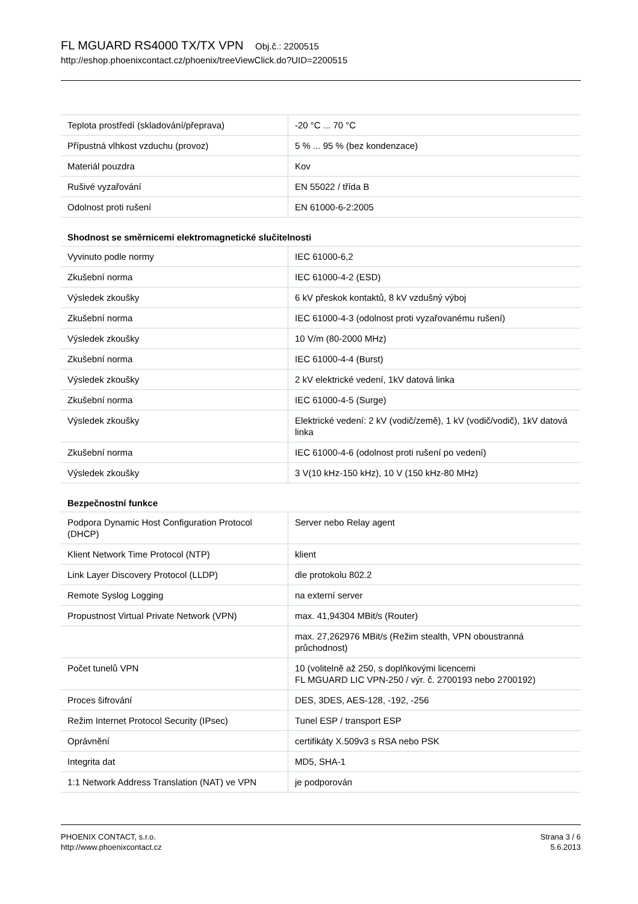FL MGUARD RS4000 TX/TX VPN Obj.č.: 2200515
http://eshop.phoenixcontact.cz/phoenix/treeViewClick.do?UID=2200515
| Teplota prostředí (skladování/přeprava) | -20 °C ... 70 °C |
| Přípustná vlhkost vzduchu (provoz) | 5 % ... 95 % (bez kondenzace) |
| Materiál pouzdra | Kov |
| Rušivé vyzařování | EN 55022 / třída B |
| Odolnost proti rušení | EN 61000-6-2:2005 |
Shodnost se směrnicemi elektromagnetické slučitelnosti
| Vyvinuto podle normy | IEC 61000-6,2 |
| Zkušební norma | IEC 61000-4-2 (ESD) |
| Výsledek zkoušky | 6 kV přeskok kontaktů, 8 kV vzdušný výboj |
| Zkušební norma | IEC 61000-4-3 (odolnost proti vyzařovanému rušení) |
| Výsledek zkoušky | 10 V/m (80-2000 MHz) |
| Zkušební norma | IEC 61000-4-4 (Burst) |
| Výsledek zkoušky | 2 kV elektrické vedení, 1kV datová linka |
| Zkušební norma | IEC 61000-4-5 (Surge) |
| Výsledek zkoušky | Elektrické vedení: 2 kV (vodič/země), 1 kV (vodič/vodič), 1kV datová linka |
| Zkušební norma | IEC 61000-4-6 (odolnost proti rušení po vedení) |
| Výsledek zkoušky | 3 V(10 kHz-150 kHz), 10 V (150 kHz-80 MHz) |
Bezpečnostní funkce
| Podpora Dynamic Host Configuration Protocol (DHCP) | Server nebo Relay agent |
| Klient Network Time Protocol (NTP) | klient |
| Link Layer Discovery Protocol (LLDP) | dle protokolu 802.2 |
| Remote Syslog Logging | na externí server |
| Propustnost Virtual Private Network (VPN) | max. 41,94304 MBit/s (Router) |
| | max. 27,262976 MBit/s (Režim stealth, VPN oboustranná průchodnost) |
| Počet tunelů VPN | 10 (volitelně až 250, s doplňkovými licencemi FL MGUARD LIC VPN-250 / výr. č. 2700193 nebo 2700192) |
| Proces šifrování | DES, 3DES, AES-128, -192, -256 |
| Režim Internet Protocol Security (IPsec) | Tunel ESP / transport ESP |
| Oprávnění | certifikáty X.509v3 s RSA nebo PSK |
| Integrita dat | MD5, SHA-1 |
| 1:1 Network Address Translation (NAT) ve VPN | je podporován |
PHOENIX CONTACT, s.r.o.
http://www.phoenixcontact.cz
Strana 3 / 6
5.6.2013